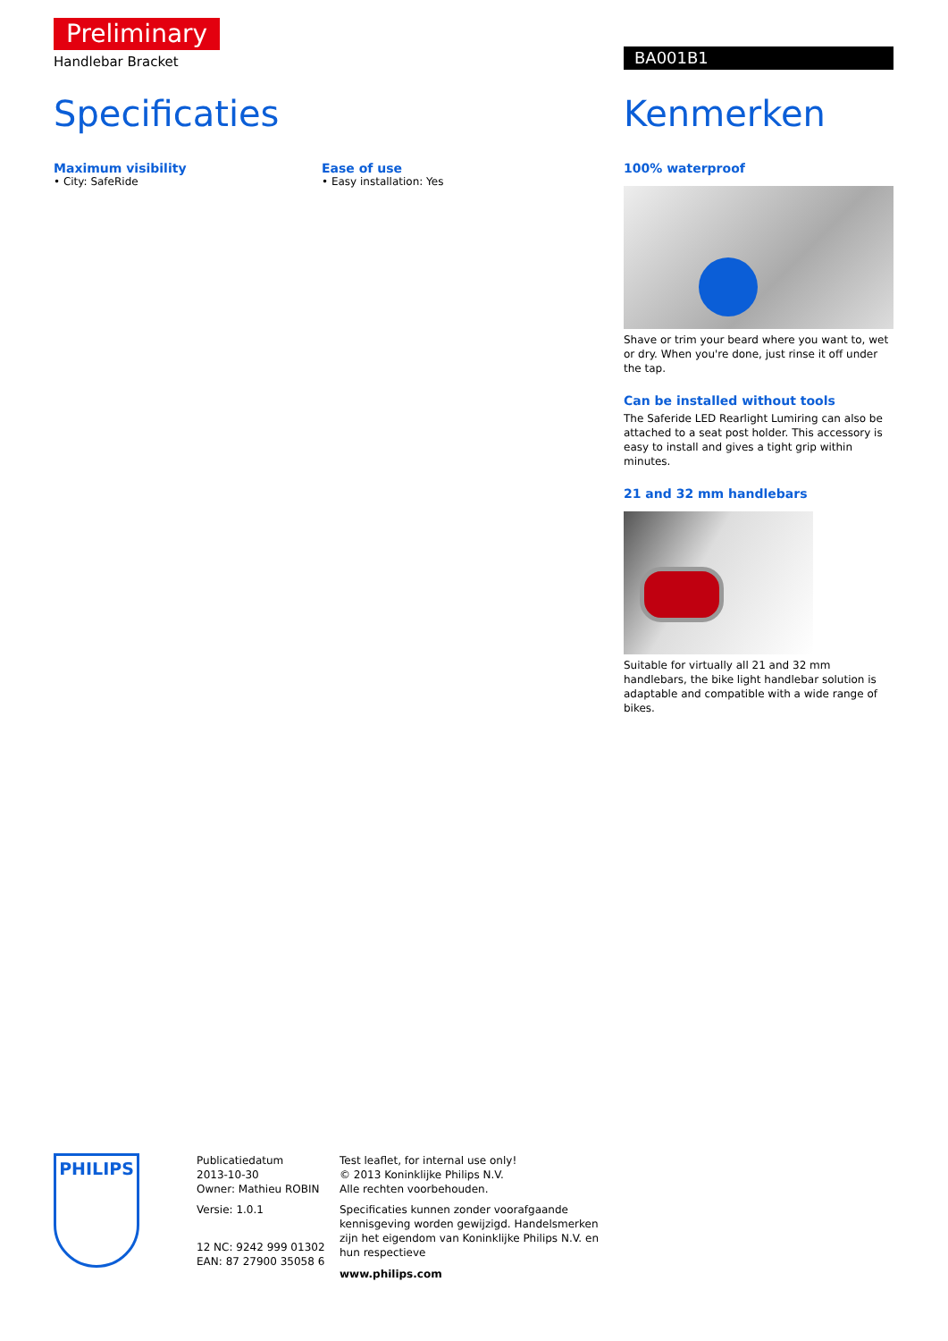Preliminary
Handlebar Bracket
Specificaties
Maximum visibility
• City: SafeRide
Ease of use
• Easy installation: Yes
BA001B1
Kenmerken
100% waterproof
Shave or trim your beard where you want to, wet or dry. When you're done, just rinse it off under the tap.
Can be installed without tools
The Saferide LED Rearlight Lumiring can also be attached to a seat post holder. This accessory is easy to install and gives a tight grip within minutes.
21 and 32 mm handlebars
Suitable for virtually all 21 and 32 mm handlebars, the bike light handlebar solution is adaptable and compatible with a wide range of bikes.
PHILIPS
Publicatiedatum
2013-10-30
Owner: Mathieu ROBIN
Versie: 1.0.1
12 NC: 9242 999 01302
EAN: 87 27900 35058 6
Test leaflet, for internal use only!
© 2013 Koninklijke Philips N.V.
Alle rechten voorbehouden.
Specificaties kunnen zonder voorafgaande kennisgeving worden gewijzigd. Handelsmerken zijn het eigendom van Koninklijke Philips N.V. en hun respectieve
www.philips.com